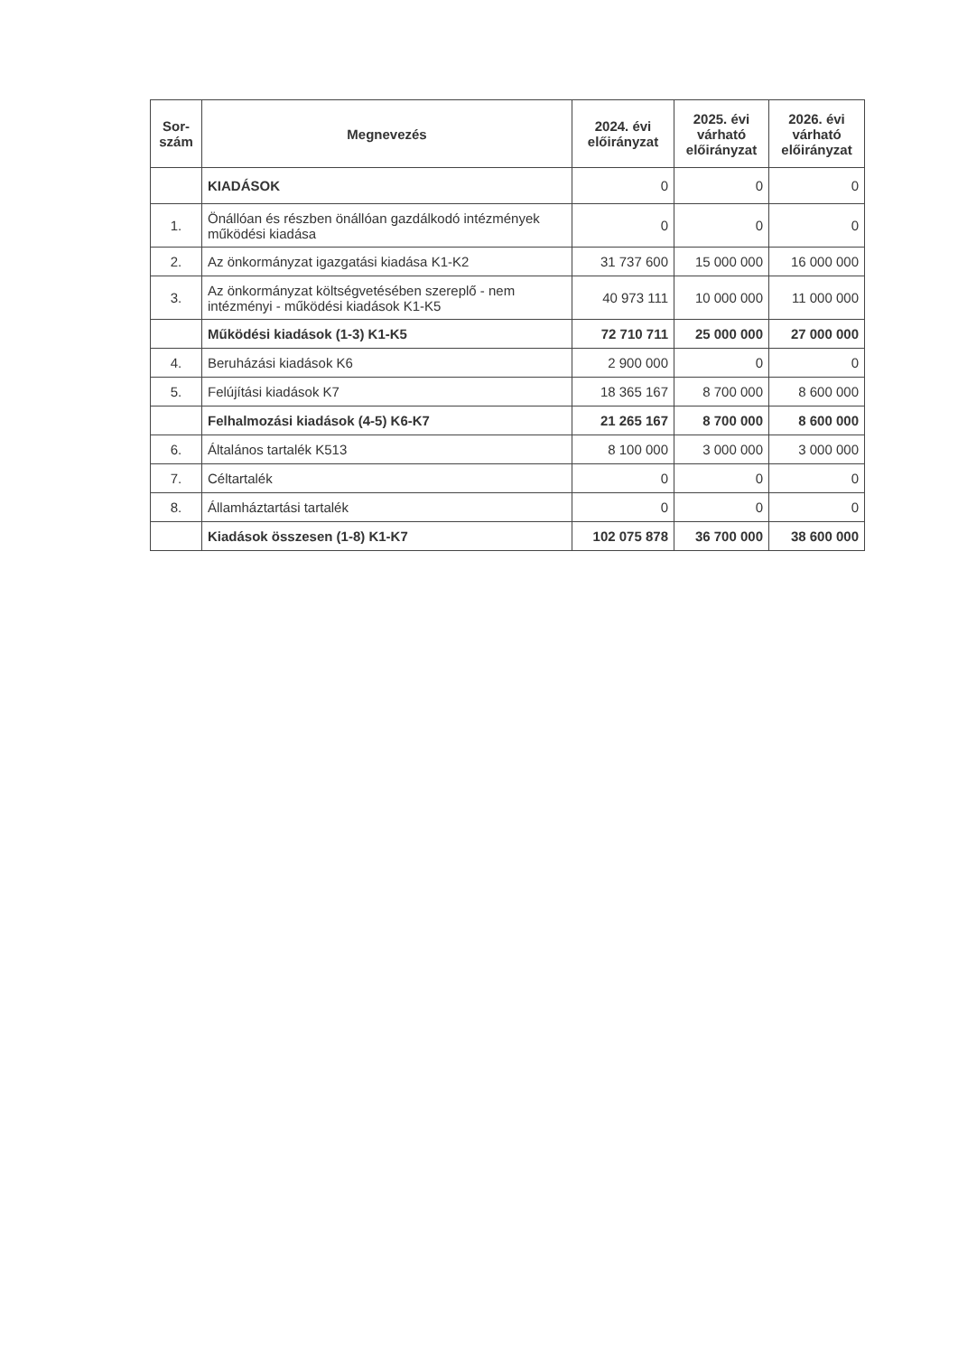| Sor- szám | Megnevezés | 2024. évi előirányzat | 2025. évi várható előirányzat | 2026. évi várható előirányzat |
| --- | --- | --- | --- | --- |
| | KIADÁSOK | 0 | 0 | 0 |
| 1. | Önállóan és részben önállóan gazdálkodó intézmények működési kiadása | 0 | 0 | 0 |
| 2. | Az önkormányzat igazgatási kiadása K1-K2 | 31 737 600 | 15 000 000 | 16 000 000 |
| 3. | Az önkormányzat költségvetésében szereplő - nem intézményi - működési kiadások K1-K5 | 40 973 111 | 10 000 000 | 11 000 000 |
| | Működési kiadások (1-3) K1-K5 | 72 710 711 | 25 000 000 | 27 000 000 |
| 4. | Beruházási kiadások K6 | 2 900 000 | 0 | 0 |
| 5. | Felújítási kiadások K7 | 18 365 167 | 8 700 000 | 8 600 000 |
| | Felhalmozási kiadások (4-5) K6-K7 | 21 265 167 | 8 700 000 | 8 600 000 |
| 6. | Általános tartalék K513 | 8 100 000 | 3 000 000 | 3 000 000 |
| 7. | Céltartalék | 0 | 0 | 0 |
| 8. | Államháztartási tartalék | 0 | 0 | 0 |
| | Kiadások összesen (1-8) K1-K7 | 102 075 878 | 36 700 000 | 38 600 000 |